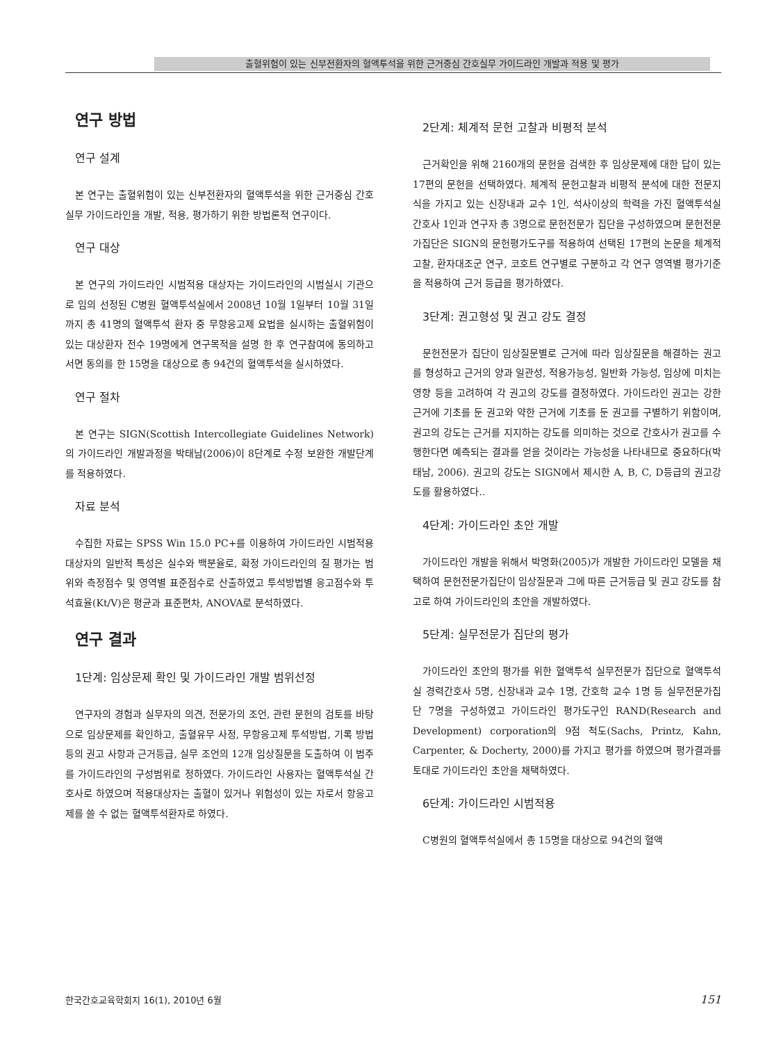출혈위험이 있는 신부전환자의 혈액투석을 위한 근거중심 간호실무 가이드라인 개발과 적용 및 평가
연구 방법
연구 설계
본 연구는 출혈위험이 있는 신부전환자의 혈액투석을 위한 근거중심 간호실무 가이드라인을 개발, 적용, 평가하기 위한 방법론적 연구이다.
연구 대상
본 연구의 가이드라인 시범적용 대상자는 가이드라인의 시범실시 기관으로 임의 선정된 C병원 혈액투석실에서 2008년 10월 1일부터 10월 31일까지 총 41명의 혈액투석 환자 중 무항응고제 요법을 실시하는 출혈위험이 있는 대상환자 전수 19명에게 연구목적을 설명 한 후 연구참여에 동의하고 서면 동의를 한 15명을 대상으로 총 94건의 혈액투석을 실시하였다.
연구 절차
본 연구는 SIGN(Scottish Intercollegiate Guidelines Network)의 가이드라인 개발과정을 박태남(2006)이 8단계로 수정 보완한 개발단계를 적용하였다.
자료 분석
수집한 자료는 SPSS Win 15.0 PC+를 이용하여 가이드라인 시범적용 대상자의 일반적 특성은 실수와 백분율로, 확정 가이드라인의 질 평가는 범위와 측정점수 및 영역별 표준점수로 산출하였고 투석방법별 응고점수와 투석효율(Kt/V)은 평균과 표준편차, ANOVA로 분석하였다.
연구 결과
1단계: 임상문제 확인 및 가이드라인 개발 범위선정
연구자의 경험과 실무자의 의견, 전문가의 조언, 관련 문헌의 검토를 바탕으로 임상문제를 확인하고, 출혈유무 사정, 무항응고제 투석방법, 기록 방법 등의 권고 사항과 근거등급, 실무 조언의 12개 임상질문을 도출하여 이 범주를 가이드라인의 구성범위로 정하였다. 가이드라인 사용자는 혈액투석실 간호사로 하였으며 적용대상자는 출혈이 있거나 위험성이 있는 자로서 항응고제를 쓸 수 없는 혈액투석환자로 하였다.
2단계: 체계적 문헌 고찰과 비평적 분석
근거확인을 위해 2160개의 문헌을 검색한 후 임상문제에 대한 답이 있는 17편의 문헌을 선택하였다. 체계적 문헌고찰과 비평적 분석에 대한 전문지식을 가지고 있는 신장내과 교수 1인, 석사이상의 학력을 가진 혈액투석실 간호사 1인과 연구자 총 3명으로 문헌전문가 집단을 구성하였으며 문헌전문가집단은 SIGN의 문헌평가도구를 적용하여 선택된 17편의 논문을 체계적 고찰, 환자대조군 연구, 코호트 연구별로 구분하고 각 연구 영역별 평가기준을 적용하여 근거 등급을 평가하였다.
3단계: 권고형성 및 권고 강도 결정
문헌전문가 집단이 임상질문별로 근거에 따라 임상질문을 해결하는 권고를 형성하고 근거의 양과 일관성, 적용가능성, 일반화 가능성, 임상에 미치는 영향 등을 고려하여 각 권고의 강도를 결정하였다. 가이드라인 권고는 강한 근거에 기초를 둔 권고와 약한 근거에 기초를 둔 권고를 구별하기 위함이며, 권고의 강도는 근거를 지지하는 강도를 의미하는 것으로 간호사가 권고를 수행한다면 예측되는 결과를 얻을 것이라는 가능성을 나타내므로 중요하다(박태남, 2006). 권고의 강도는 SIGN에서 제시한 A, B, C, D등급의 권고강도를 활용하였다..
4단계: 가이드라인 초안 개발
가이드라인 개발을 위해서 박명화(2005)가 개발한 가이드라인 모델을 채택하여 문헌전문가집단이 임상질문과 그에 따른 근거등급 및 권고 강도를 참고로 하여 가이드라인의 초안을 개발하였다.
5단계: 실무전문가 집단의 평가
가이드라인 초안의 평가를 위한 혈액투석 실무전문가 집단으로 혈액투석실 경력간호사 5명, 신장내과 교수 1명, 간호학 교수 1명 등 실무전문가집단 7명을 구성하였고 가이드라인 평가도구인 RAND(Research and Development) corporation의 9점 척도(Sachs, Printz, Kahn, Carpenter, & Docherty, 2000)를 가지고 평가를 하였으며 평가결과를 토대로 가이드라인 초안을 채택하였다.
6단계: 가이드라인 시범적용
C병원의 혈액투석실에서 총 15명을 대상으로 94건의 혈액
한국간호교육학회지 16(1), 2010년 6월 151